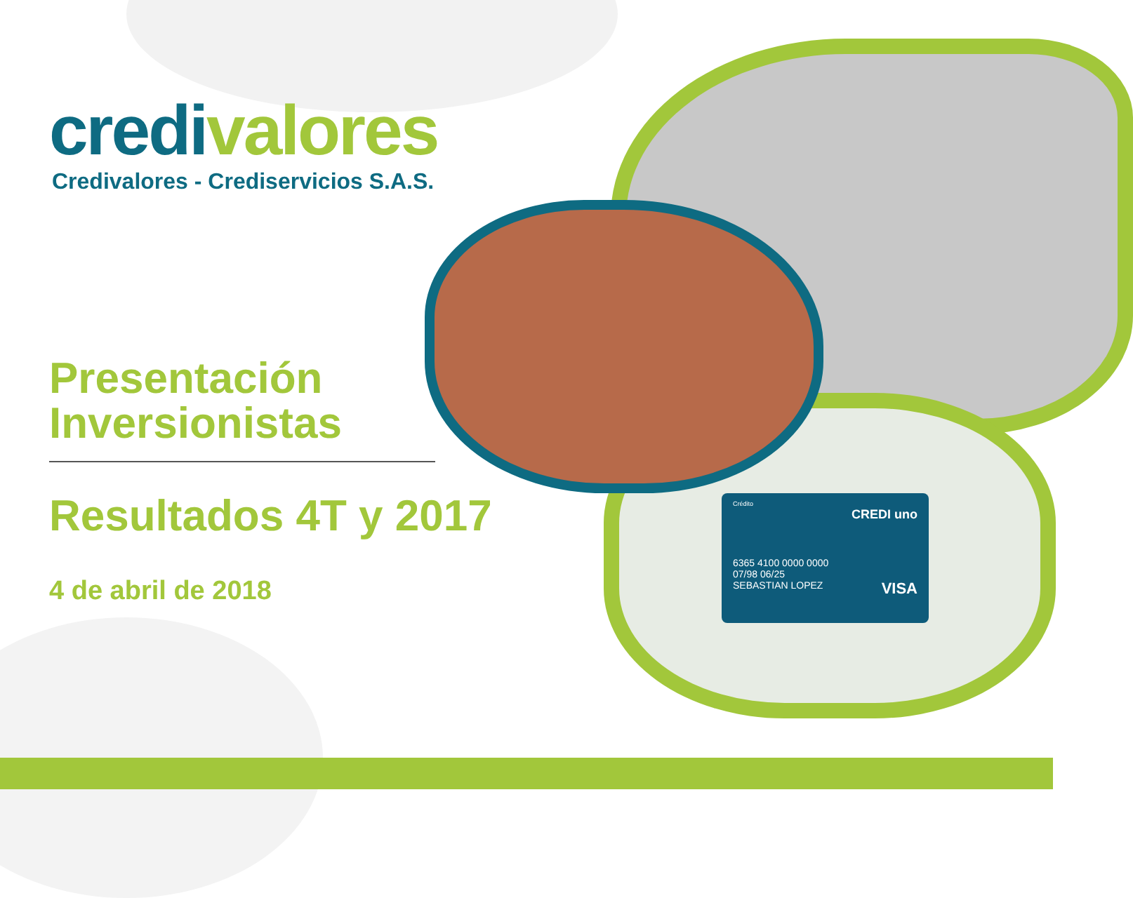Crédito
CREDI uno
6365 4100 0000 0000
07/98 06/25
SEBASTIAN LOPEZ VISA
credi valores
Credivalores - Crediservicios S.A.S.
Presentación
Inversionistas
Resultados 4T y 2017
4 de abril de 2018